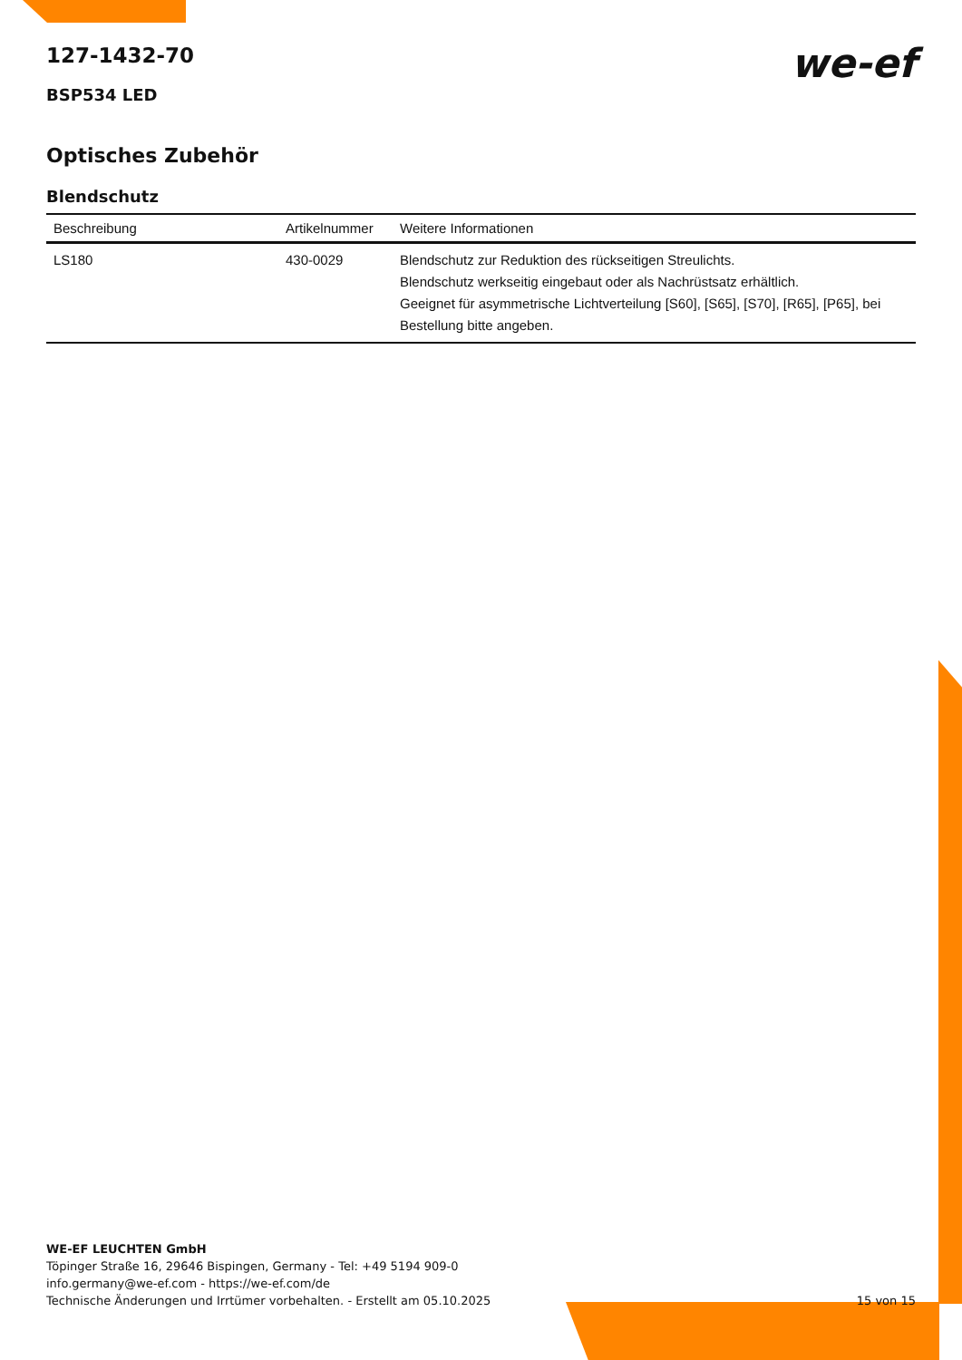127-1432-70
BSP534 LED
we-ef
Optisches Zubehör
Blendschutz
| Beschreibung | Artikelnummer | Weitere Informationen |
| --- | --- | --- |
| LS180 | 430-0029 | Blendschutz zur Reduktion des rückseitigen Streulichts. Blendschutz werkseitig eingebaut oder als Nachrüstsatz erhältlich. Geeignet für asymmetrische Lichtverteilung [S60], [S65], [S70], [R65], [P65], bei Bestellung bitte angeben. |
WE-EF LEUCHTEN GmbH
Töpinger Straße 16, 29646 Bispingen, Germany - Tel: +49 5194 909-0
info.germany@we-ef.com - https://we-ef.com/de
Technische Änderungen und Irrtümer vorbehalten. - Erstellt am 05.10.2025 15 von 15